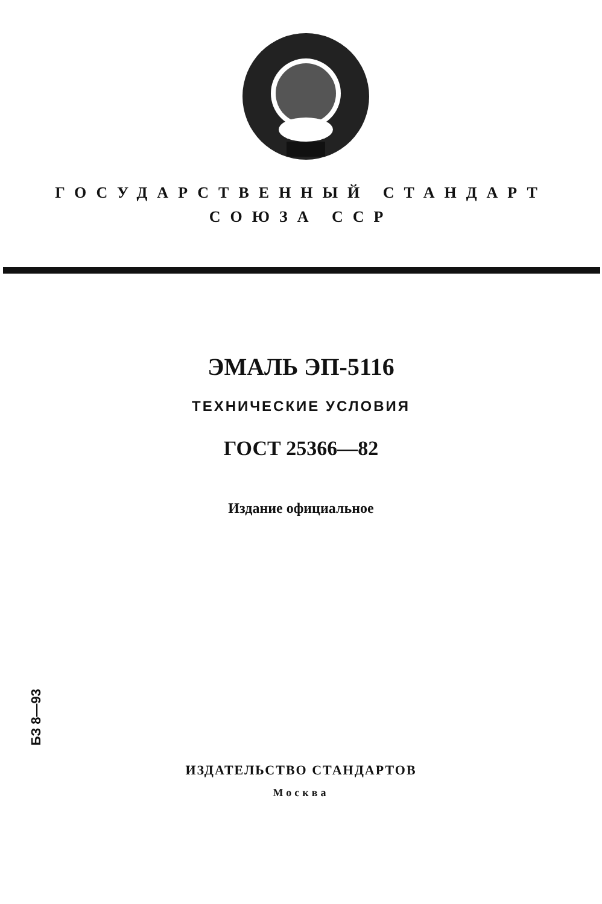ГОСУДАРСТВЕННЫЙ СТАНДАРТ
СОЮЗА ССР
ЭМАЛЬ ЭП-5116
ТЕХНИЧЕСКИЕ УСЛОВИЯ
ГОСТ 25366—82
Издание официальное
БЗ 8—93
ИЗДАТЕЛЬСТВО СТАНДАРТОВ
Москва